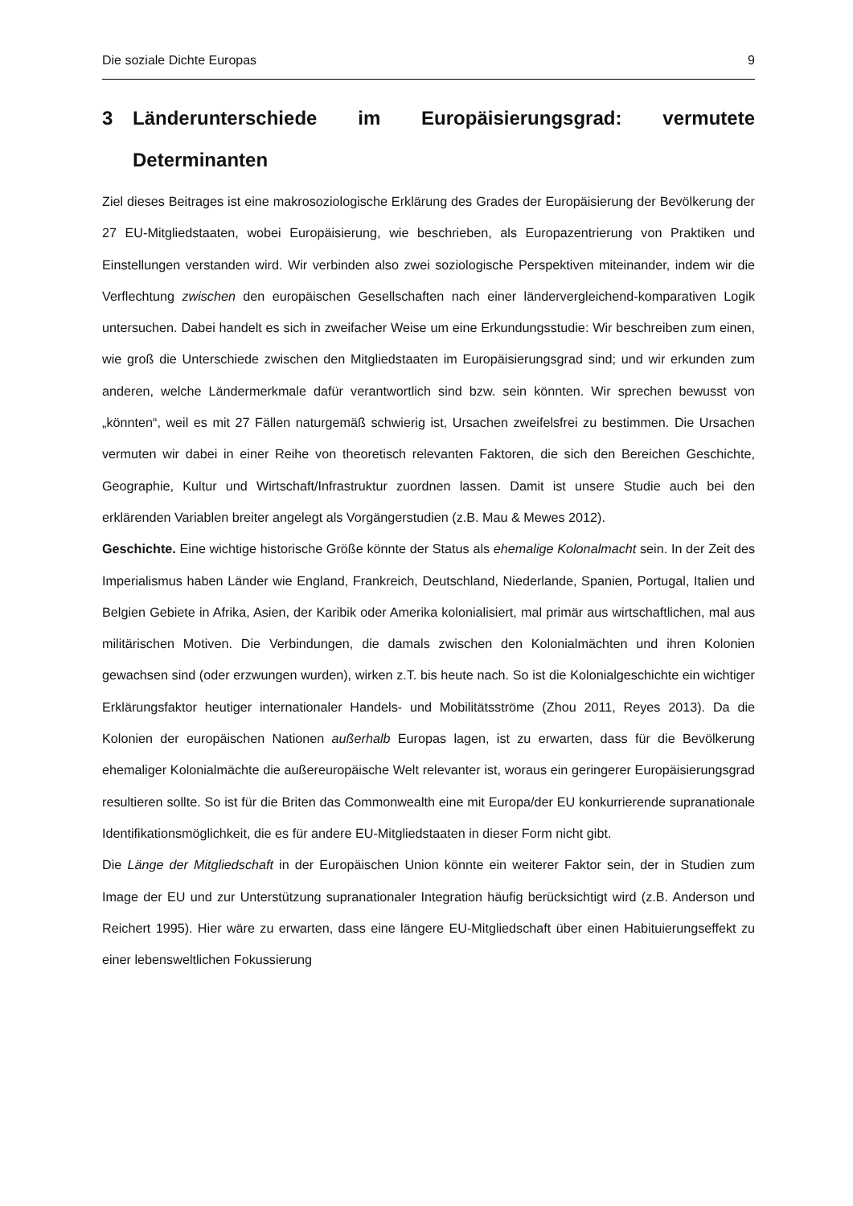Die soziale Dichte Europas 9
3 Länderunterschiede im Europäisierungsgrad: vermutete Determinanten
Ziel dieses Beitrages ist eine makrosoziologische Erklärung des Grades der Europäisierung der Bevölkerung der 27 EU-Mitgliedstaaten, wobei Europäisierung, wie beschrieben, als Europazentrierung von Praktiken und Einstellungen verstanden wird. Wir verbinden also zwei soziologische Perspektiven miteinander, indem wir die Verflechtung zwischen den europäischen Gesellschaften nach einer ländervergleichend-komparativen Logik untersuchen. Dabei handelt es sich in zweifacher Weise um eine Erkundungsstudie: Wir beschreiben zum einen, wie groß die Unterschiede zwischen den Mitgliedstaaten im Europäisierungsgrad sind; und wir erkunden zum anderen, welche Ländermerkmale dafür verantwortlich sind bzw. sein könnten. Wir sprechen bewusst von „könnten“, weil es mit 27 Fällen naturgemäß schwierig ist, Ursachen zweifelsfrei zu bestimmen. Die Ursachen vermuten wir dabei in einer Reihe von theoretisch relevanten Faktoren, die sich den Bereichen Geschichte, Geographie, Kultur und Wirtschaft/Infrastruktur zuordnen lassen. Damit ist unsere Studie auch bei den erklärenden Variablen breiter angelegt als Vorgängerstudien (z.B. Mau & Mewes 2012).
Geschichte. Eine wichtige historische Größe könnte der Status als ehemalige Kolonalmacht sein. In der Zeit des Imperialismus haben Länder wie England, Frankreich, Deutschland, Niederlande, Spanien, Portugal, Italien und Belgien Gebiete in Afrika, Asien, der Karibik oder Amerika kolonialisiert, mal primär aus wirtschaftlichen, mal aus militärischen Motiven. Die Verbindungen, die damals zwischen den Kolonialmächten und ihren Kolonien gewachsen sind (oder erzwungen wurden), wirken z.T. bis heute nach. So ist die Kolonialgeschichte ein wichtiger Erklärungsfaktor heutiger internationaler Handels- und Mobilitätsströme (Zhou 2011, Reyes 2013). Da die Kolonien der europäischen Nationen außerhalb Europas lagen, ist zu erwarten, dass für die Bevölkerung ehemaliger Kolonialmächte die außereuropäische Welt relevanter ist, woraus ein geringerer Europäisierungsgrad resultieren sollte. So ist für die Briten das Commonwealth eine mit Europa/der EU konkurrierende supranationale Identifikationsmöglichkeit, die es für andere EU-Mitgliedstaaten in dieser Form nicht gibt.
Die Länge der Mitgliedschaft in der Europäischen Union könnte ein weiterer Faktor sein, der in Studien zum Image der EU und zur Unterstützung supranationaler Integration häufig berücksichtigt wird (z.B. Anderson und Reichert 1995). Hier wäre zu erwarten, dass eine längere EU-Mitgliedschaft über einen Habituierungseffekt zu einer lebensweltlichen Fokussierung